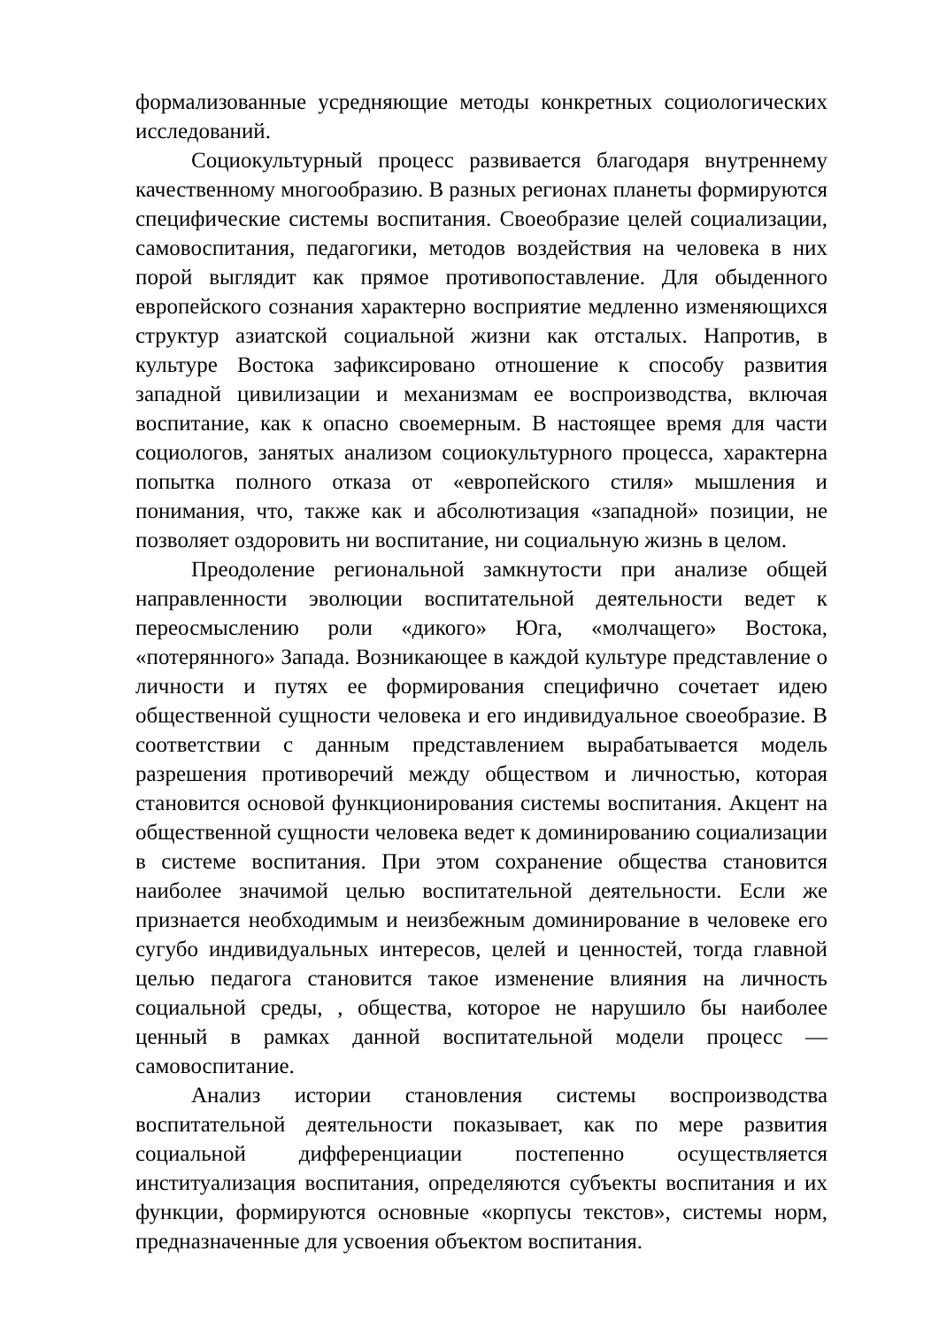формализованные усредняющие методы конкретных социологических исследований.
Социокультурный процесс развивается благодаря внутреннему качественному многообразию. В разных регионах планеты формируются специфические системы воспитания. Своеобразие целей социализации, самовоспитания, педагогики, методов воздействия на человека в них порой выглядит как прямое противопоставление. Для обыденного европейского сознания характерно восприятие медленно изменяющихся структур азиатской социальной жизни как отсталых. Напротив, в культуре Востока зафиксировано отношение к способу развития западной цивилизации и механизмам ее воспроизводства, включая воспитание, как к опасно своемерным. В настоящее время для части социологов, занятых анализом социокультурного процесса, характерна попытка полного отказа от «европейского стиля» мышления и понимания, что, также как и абсолютизация «западной» позиции, не позволяет оздоровить ни воспитание, ни социальную жизнь в целом.
Преодоление региональной замкнутости при анализе общей направленности эволюции воспитательной деятельности ведет к переосмыслению роли «дикого» Юга, «молчащего» Востока, «потерянного» Запада. Возникающее в каждой культуре представление о личности и путях ее формирования специфично сочетает идею общественной сущности человека и его индивидуальное своеобразие. В соответствии с данным представлением вырабатывается модель разрешения противоречий между обществом и личностью, которая становится основой функционирования системы воспитания. Акцент на общественной сущности человека ведет к доминированию социализации в системе воспитания. При этом сохранение общества становится наиболее значимой целью воспитательной деятельности. Если же признается необходимым и неизбежным доминирование в человеке его сугубо индивидуальных интересов, целей и ценностей, тогда главной целью педагога становится такое изменение влияния на личность социальной среды, , общества, которое не нарушило бы наиболее ценный в рамках данной воспитательной модели процесс — самовоспитание.
Анализ истории становления системы воспроизводства воспитательной деятельности показывает, как по мере развития социальной дифференциации постепенно осуществляется институализация воспитания, определяются субъекты воспитания и их функции, формируются основные «корпусы текстов», системы норм, предназначенные для усвоения объектом воспитания.